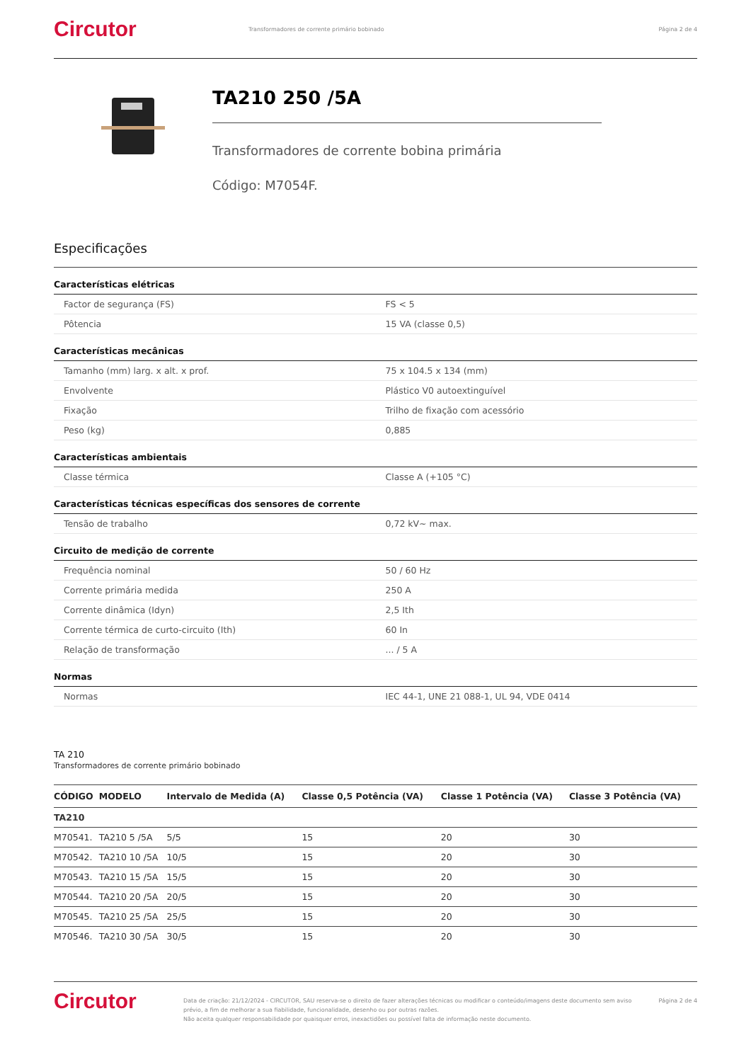Circutor
Transformadores de corrente primário bobinado
Página 2 de 4
TA210 250 /5A
Transformadores de corrente bobina primária
Código: M7054F.
Especificações
Características elétricas
| Factor de segurança (FS) | FS < 5 |
| Pôtencia | 15 VA (classe 0,5) |
Características mecânicas
| Tamanho (mm) larg. x alt. x prof. | 75 x 104.5 x 134 (mm) |
| Envolvente | Plástico V0 autoextinguível |
| Fixação | Trilho de fixação com acessório |
| Peso (kg) | 0,885 |
Características ambientais
| Classe térmica | Classe A (+105 °C) |
Características técnicas específicas dos sensores de corrente
| Tensão de trabalho | 0,72 kV~ max. |
Circuito de medição de corrente
| Frequência nominal | 50 / 60 Hz |
| Corrente primária medida | 250 A |
| Corrente dinâmica (Idyn) | 2,5 Ith |
| Corrente térmica de curto-circuito (Ith) | 60 In |
| Relação de transformação | ... / 5 A |
Normas
| Normas | IEC 44-1, UNE 21 088-1, UL 94, VDE 0414 |
TA 210
Transformadores de corrente primário bobinado
| CÓDIGO | MODELO | Intervalo de Medida (A) | Classe 0,5 Potência (VA) | Classe 1 Potência (VA) | Classe 3 Potência (VA) |
| --- | --- | --- | --- | --- | --- |
| TA210 | | | | | |
| M70541. | TA210 5 /5A | 5/5 | 15 | 20 | 30 |
| M70542. | TA210 10 /5A | 10/5 | 15 | 20 | 30 |
| M70543. | TA210 15 /5A | 15/5 | 15 | 20 | 30 |
| M70544. | TA210 20 /5A | 20/5 | 15 | 20 | 30 |
| M70545. | TA210 25 /5A | 25/5 | 15 | 20 | 30 |
| M70546. | TA210 30 /5A | 30/5 | 15 | 20 | 30 |
Circutor
Data de criação: 21/12/2024 - CIRCUTOR, SAU reserva-se o direito de fazer alterações técnicas ou modificar o conteúdo/imagens deste documento sem aviso prévio, a fim de melhorar a sua fiabilidade, funcionalidade, desenho ou por outras razões.
Não aceita qualquer responsabilidade por quaisquer erros, inexactidões ou possível falta de informação neste documento.
Página 2 de 4